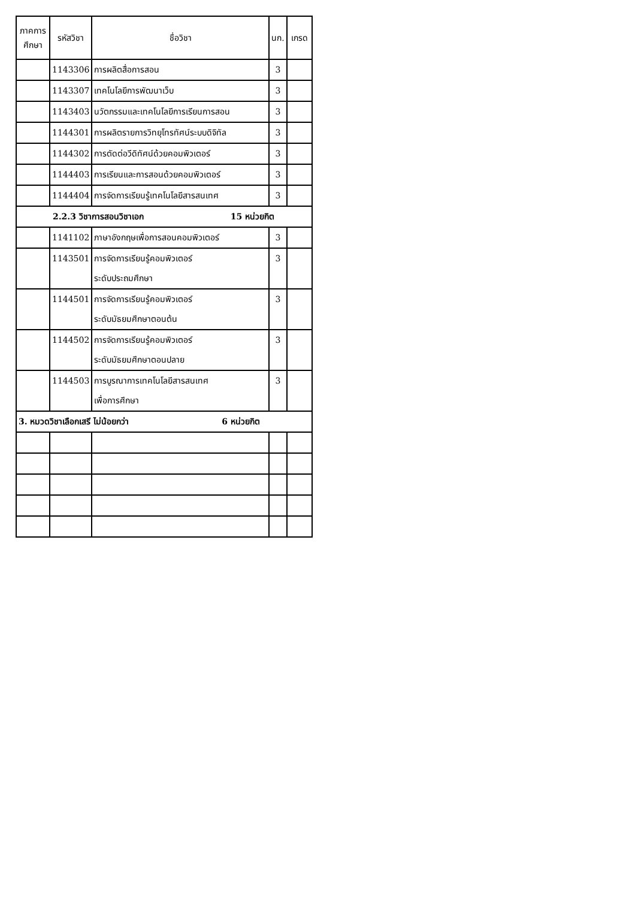| ภาคการศึกษา | รหัสวิชา | ชื่อวิชา | นก. | เกรด |
| --- | --- | --- | --- | --- |
| | 1143306 | การผลิตสื่อการสอน | 3 | |
| | 1143307 | เทคโนโลยีการพัฒนาเว็บ | 3 | |
| | 1143403 | นวัตกรรมและเทคโนโลยีการเรียนการสอน | 3 | |
| | 1144301 | การผลิตรายการวิทยุโทรทัศน์ระบบดิจิทัล | 3 | |
| | 1144302 | การตัดต่อวีดิทัศน์ด้วยคอมพิวเตอร์ | 3 | |
| | 1144403 | การเรียนและการสอนด้วยคอมพิวเตอร์ | 3 | |
| | 1144404 | การจัดการเรียนรู้เทคโนโลยีสารสนเทศ | 3 | |
| 2.2.3 วิชาการสอนวิชาเอก 15 หน่วยกิต | | | | |
| | 1141102 | ภาษาอังกฤษเพื่อการสอนคอมพิวเตอร์ | 3 | |
| | 1143501 | การจัดการเรียนรู้คอมพิวเตอร์ ระดับประถมศึกษา | 3 | |
| | 1144501 | การจัดการเรียนรู้คอมพิวเตอร์ ระดับมัธยมศึกษาตอนต้น | 3 | |
| | 1144502 | การจัดการเรียนรู้คอมพิวเตอร์ ระดับมัธยมศึกษาตอนปลาย | 3 | |
| | 1144503 | การบูรณาการเทคโนโลยีสารสนเทศ เพื่อการศึกษา | 3 | |
| 3. หมวดวิชาเลือกเสรี ไม่น้อยกว่า 6 หน่วยกิต | | | | |